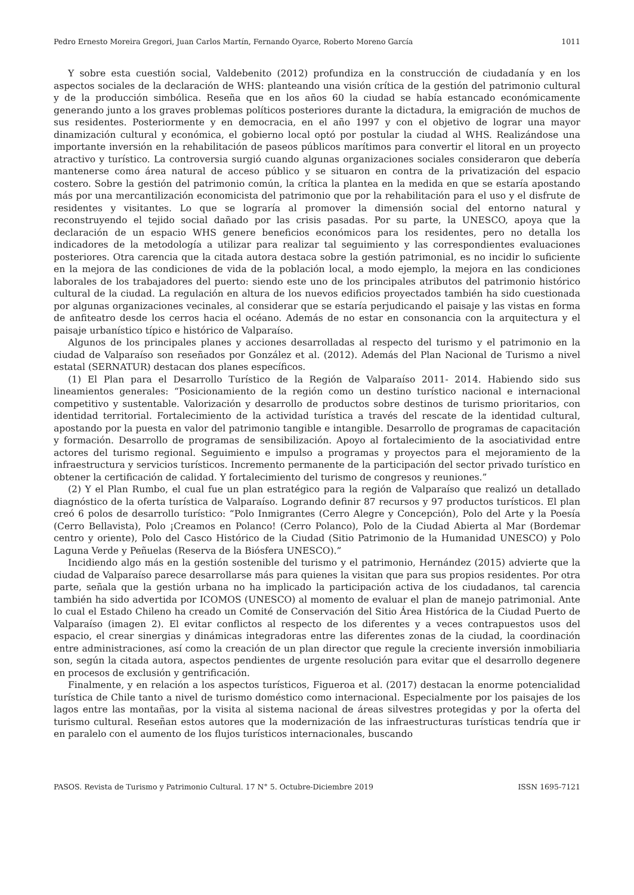Pedro Ernesto Moreira Gregori, Juan Carlos Martín, Fernando Oyarce, Roberto Moreno García 1011
Y sobre esta cuestión social, Valdebenito (2012) profundiza en la construcción de ciudadanía y en los aspectos sociales de la declaración de WHS: planteando una visión crítica de la gestión del patrimonio cultural y de la producción simbólica. Reseña que en los años 60 la ciudad se había estancado económicamente generando junto a los graves problemas políticos posteriores durante la dictadura, la emigración de muchos de sus residentes. Posteriormente y en democracia, en el año 1997 y con el objetivo de lograr una mayor dinamización cultural y económica, el gobierno local optó por postular la ciudad al WHS. Realizándose una importante inversión en la rehabilitación de paseos públicos marítimos para convertir el litoral en un proyecto atractivo y turístico. La controversia surgió cuando algunas organizaciones sociales consideraron que debería mantenerse como área natural de acceso público y se situaron en contra de la privatización del espacio costero. Sobre la gestión del patrimonio común, la crítica la plantea en la medida en que se estaría apostando más por una mercantilización economicista del patrimonio que por la rehabilitación para el uso y el disfrute de residentes y visitantes. Lo que se lograría al promover la dimensión social del entorno natural y reconstruyendo el tejido social dañado por las crisis pasadas. Por su parte, la UNESCO, apoya que la declaración de un espacio WHS genere beneficios económicos para los residentes, pero no detalla los indicadores de la metodología a utilizar para realizar tal seguimiento y las correspondientes evaluaciones posteriores. Otra carencia que la citada autora destaca sobre la gestión patrimonial, es no incidir lo suficiente en la mejora de las condiciones de vida de la población local, a modo ejemplo, la mejora en las condiciones laborales de los trabajadores del puerto: siendo este uno de los principales atributos del patrimonio histórico cultural de la ciudad. La regulación en altura de los nuevos edificios proyectados también ha sido cuestionada por algunas organizaciones vecinales, al considerar que se estaría perjudicando el paisaje y las vistas en forma de anfiteatro desde los cerros hacia el océano. Además de no estar en consonancia con la arquitectura y el paisaje urbanístico típico e histórico de Valparaíso.
Algunos de los principales planes y acciones desarrolladas al respecto del turismo y el patrimonio en la ciudad de Valparaíso son reseñados por González et al. (2012). Además del Plan Nacional de Turismo a nivel estatal (SERNATUR) destacan dos planes específicos.
(1) El Plan para el Desarrollo Turístico de la Región de Valparaíso 2011- 2014. Habiendo sido sus lineamientos generales: “Posicionamiento de la región como un destino turístico nacional e internacional competitivo y sustentable. Valorización y desarrollo de productos sobre destinos de turismo prioritarios, con identidad territorial. Fortalecimiento de la actividad turística a través del rescate de la identidad cultural, apostando por la puesta en valor del patrimonio tangible e intangible. Desarrollo de programas de capacitación y formación. Desarrollo de programas de sensibilización. Apoyo al fortalecimiento de la asociatividad entre actores del turismo regional. Seguimiento e impulso a programas y proyectos para el mejoramiento de la infraestructura y servicios turísticos. Incremento permanente de la participación del sector privado turístico en obtener la certificación de calidad. Y fortalecimiento del turismo de congresos y reuniones.”
(2) Y el Plan Rumbo, el cual fue un plan estratégico para la región de Valparaíso que realizó un detallado diagnóstico de la oferta turística de Valparaíso. Logrando definir 87 recursos y 97 productos turísticos. El plan creó 6 polos de desarrollo turístico: “Polo Inmigrantes (Cerro Alegre y Concepción), Polo del Arte y la Poesía (Cerro Bellavista), Polo ¡Creamos en Polanco! (Cerro Polanco), Polo de la Ciudad Abierta al Mar (Bordemar centro y oriente), Polo del Casco Histórico de la Ciudad (Sitio Patrimonio de la Humanidad UNESCO) y Polo Laguna Verde y Peñuelas (Reserva de la Biósfera UNESCO).”
Incidiendo algo más en la gestión sostenible del turismo y el patrimonio, Hernández (2015) advierte que la ciudad de Valparaíso parece desarrollarse más para quienes la visitan que para sus propios residentes. Por otra parte, señala que la gestión urbana no ha implicado la participación activa de los ciudadanos, tal carencia también ha sido advertida por ICOMOS (UNESCO) al momento de evaluar el plan de manejo patrimonial. Ante lo cual el Estado Chileno ha creado un Comité de Conservación del Sitio Área Histórica de la Ciudad Puerto de Valparaíso (imagen 2). El evitar conflictos al respecto de los diferentes y a veces contrapuestos usos del espacio, el crear sinergias y dinámicas integradoras entre las diferentes zonas de la ciudad, la coordinación entre administraciones, así como la creación de un plan director que regule la creciente inversión inmobiliaria son, según la citada autora, aspectos pendientes de urgente resolución para evitar que el desarrollo degenere en procesos de exclusión y gentrificación.
Finalmente, y en relación a los aspectos turísticos, Figueroa et al. (2017) destacan la enorme potencialidad turística de Chile tanto a nivel de turismo doméstico como internacional. Especialmente por los paisajes de los lagos entre las montañas, por la visita al sistema nacional de áreas silvestres protegidas y por la oferta del turismo cultural. Reseñan estos autores que la modernización de las infraestructuras turísticas tendría que ir en paralelo con el aumento de los flujos turísticos internacionales, buscando
PASOS. Revista de Turismo y Patrimonio Cultural. 17 N° 5. Octubre-Diciembre 2019 ISSN 1695-7121